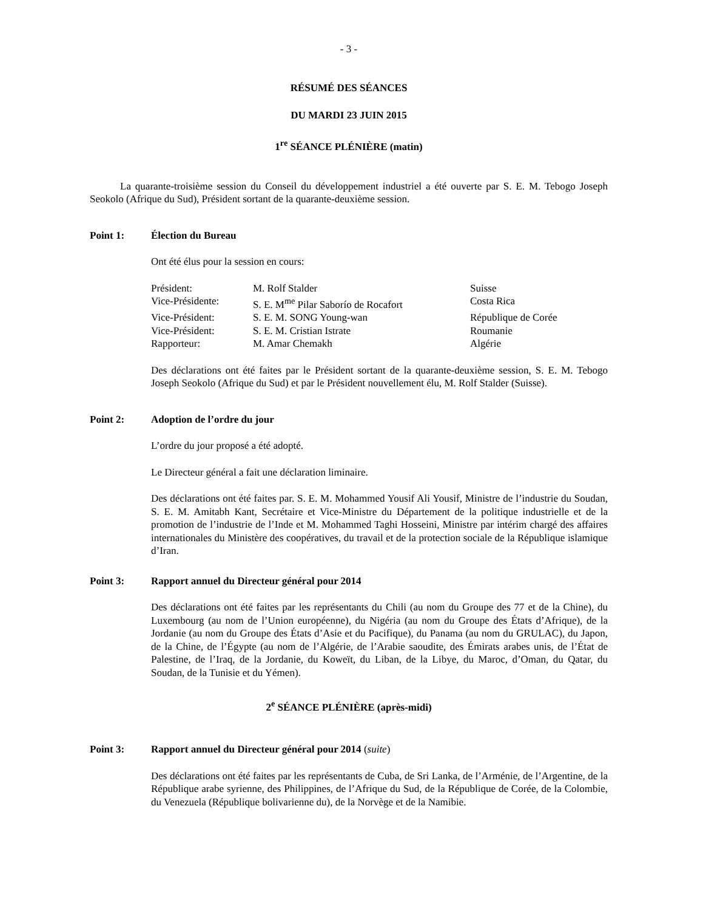- 3 -
RÉSUMÉ DES SÉANCES
DU MARDI 23 JUIN 2015
1<sup>re</sup> SÉANCE PLÉNIÈRE (matin)
La quarante-troisième session du Conseil du développement industriel a été ouverte par S. E. M. Tebogo Joseph Seokolo (Afrique du Sud), Président sortant de la quarante-deuxième session.
Point 1: Élection du Bureau
Ont été élus pour la session en cours:
| Président: | M. Rolf Stalder | Suisse |
| Vice-Présidente: | S. E. M<sup>me</sup> Pilar Saborío de Rocafort | Costa Rica |
| Vice-Président: | S. E. M. SONG Young-wan | République de Corée |
| Vice-Président: | S. E. M. Cristian Istrate | Roumanie |
| Rapporteur: | M. Amar Chemakh | Algérie |
Des déclarations ont été faites par le Président sortant de la quarante-deuxième session, S. E. M. Tebogo Joseph Seokolo (Afrique du Sud) et par le Président nouvellement élu, M. Rolf Stalder (Suisse).
Point 2: Adoption de l’ordre du jour
L’ordre du jour proposé a été adopté.
Le Directeur général a fait une déclaration liminaire.
Des déclarations ont été faites par. S. E. M. Mohammed Yousif Ali Yousif, Ministre de l’industrie du Soudan, S. E. M. Amitabh Kant, Secrétaire et Vice-Ministre du Département de la politique industrielle et de la promotion de l’industrie de l’Inde et M. Mohammed Taghi Hosseini, Ministre par intérim chargé des affaires internationales du Ministère des coopératives, du travail et de la protection sociale de la République islamique d’Iran.
Point 3: Rapport annuel du Directeur général pour 2014
Des déclarations ont été faites par les représentants du Chili (au nom du Groupe des 77 et de la Chine), du Luxembourg (au nom de l’Union européenne), du Nigéria (au nom du Groupe des États d’Afrique), de la Jordanie (au nom du Groupe des États d’Asie et du Pacifique), du Panama (au nom du GRULAC), du Japon, de la Chine, de l’Égypte (au nom de l’Algérie, de l’Arabie saoudite, des Émirats arabes unis, de l’État de Palestine, de l’Iraq, de la Jordanie, du Koweït, du Liban, de la Libye, du Maroc, d’Oman, du Qatar, du Soudan, de la Tunisie et du Yémen).
2<sup>e</sup> SÉANCE PLÉNIÈRE (après-midi)
Point 3: Rapport annuel du Directeur général pour 2014 (suite)
Des déclarations ont été faites par les représentants de Cuba, de Sri Lanka, de l’Arménie, de l’Argentine, de la République arabe syrienne, des Philippines, de l’Afrique du Sud, de la République de Corée, de la Colombie, du Venezuela (République bolivarienne du), de la Norvège et de la Namibie.